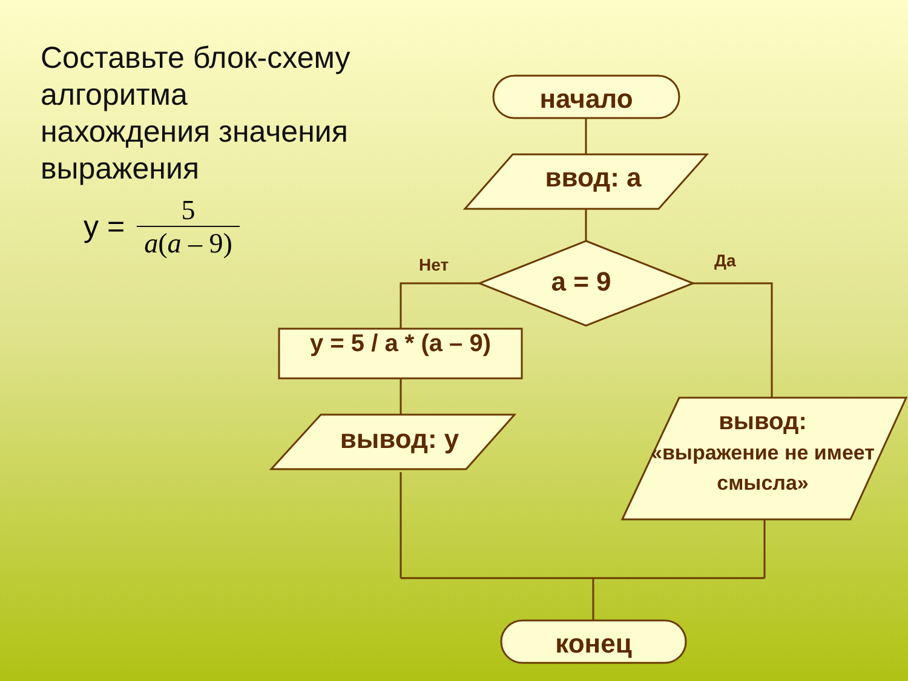Составьте блок-схему алгоритма нахождения значения выражения
y = 5 a(a – 9)
начало
ввод: а
Нет Да
а = 9
y = 5 / a * (a – 9)
вывод: у
вывод:
«выражение не имеет смысла»
конец